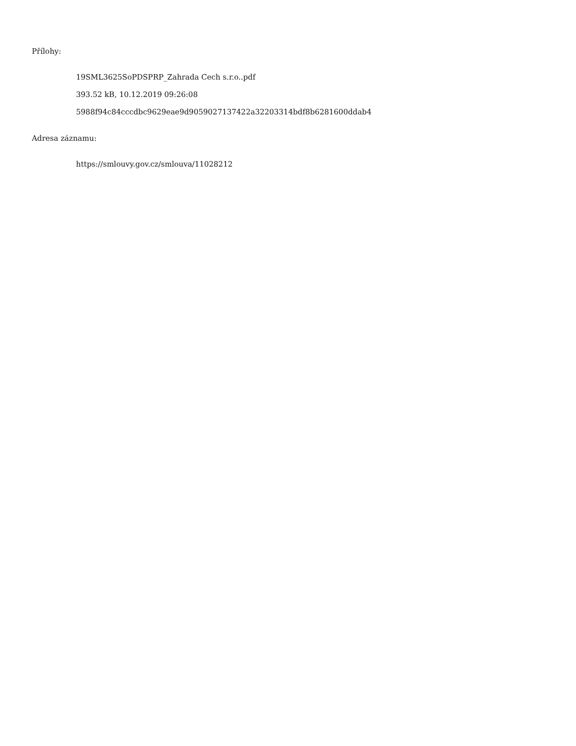Přílohy:
19SML3625SoPDSPRP_Zahrada Cech s.r.o..pdf
393.52 kB, 10.12.2019 09:26:08
5988f94c84cccdbc9629eae9d9059027137422a32203314bdf8b6281600ddab4
Adresa záznamu:
https://smlouvy.gov.cz/smlouva/11028212